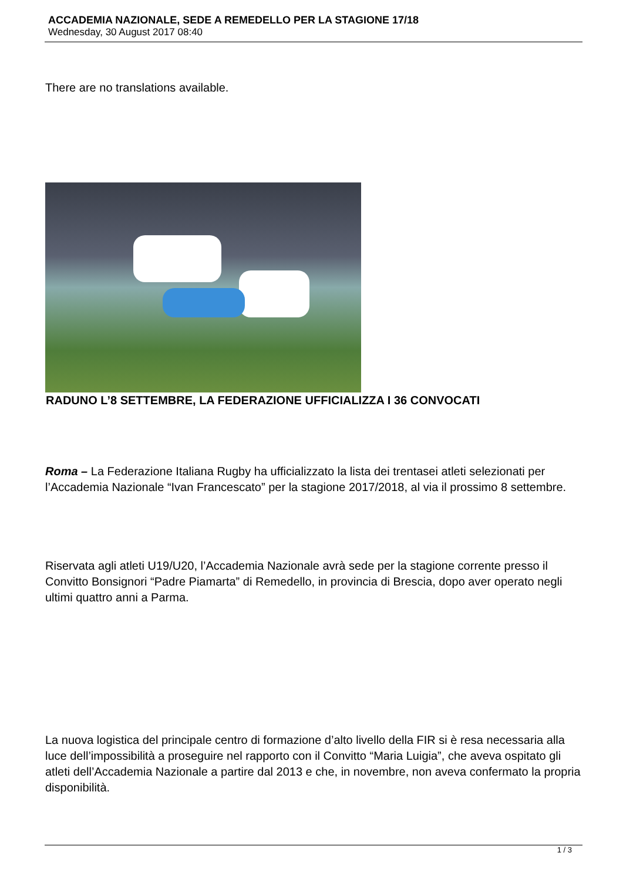ACCADEMIA NAZIONALE, SEDE A REMEDELLO PER LA STAGIONE 17/18
Wednesday, 30 August 2017 08:40
There are no translations available.
RADUNO L’8 SETTEMBRE, LA FEDERAZIONE UFFICIALIZZA I 36 CONVOCATI
Roma – La Federazione Italiana Rugby ha ufficializzato la lista dei trentasei atleti selezionati per l’Accademia Nazionale “Ivan Francescato” per la stagione 2017/2018, al via il prossimo 8 settembre.
Riservata agli atleti U19/U20, l’Accademia Nazionale avrà sede per la stagione corrente presso il Convitto Bonsignori “Padre Piamarta” di Remedello, in provincia di Brescia, dopo aver operato negli ultimi quattro anni a Parma.
La nuova logistica del principale centro di formazione d’alto livello della FIR si è resa necessaria alla luce dell’impossibilità a proseguire nel rapporto con il Convitto “Maria Luigia”, che aveva ospitato gli atleti dell’Accademia Nazionale a partire dal 2013 e che, in novembre, non aveva confermato la propria disponibilità.
1 / 3